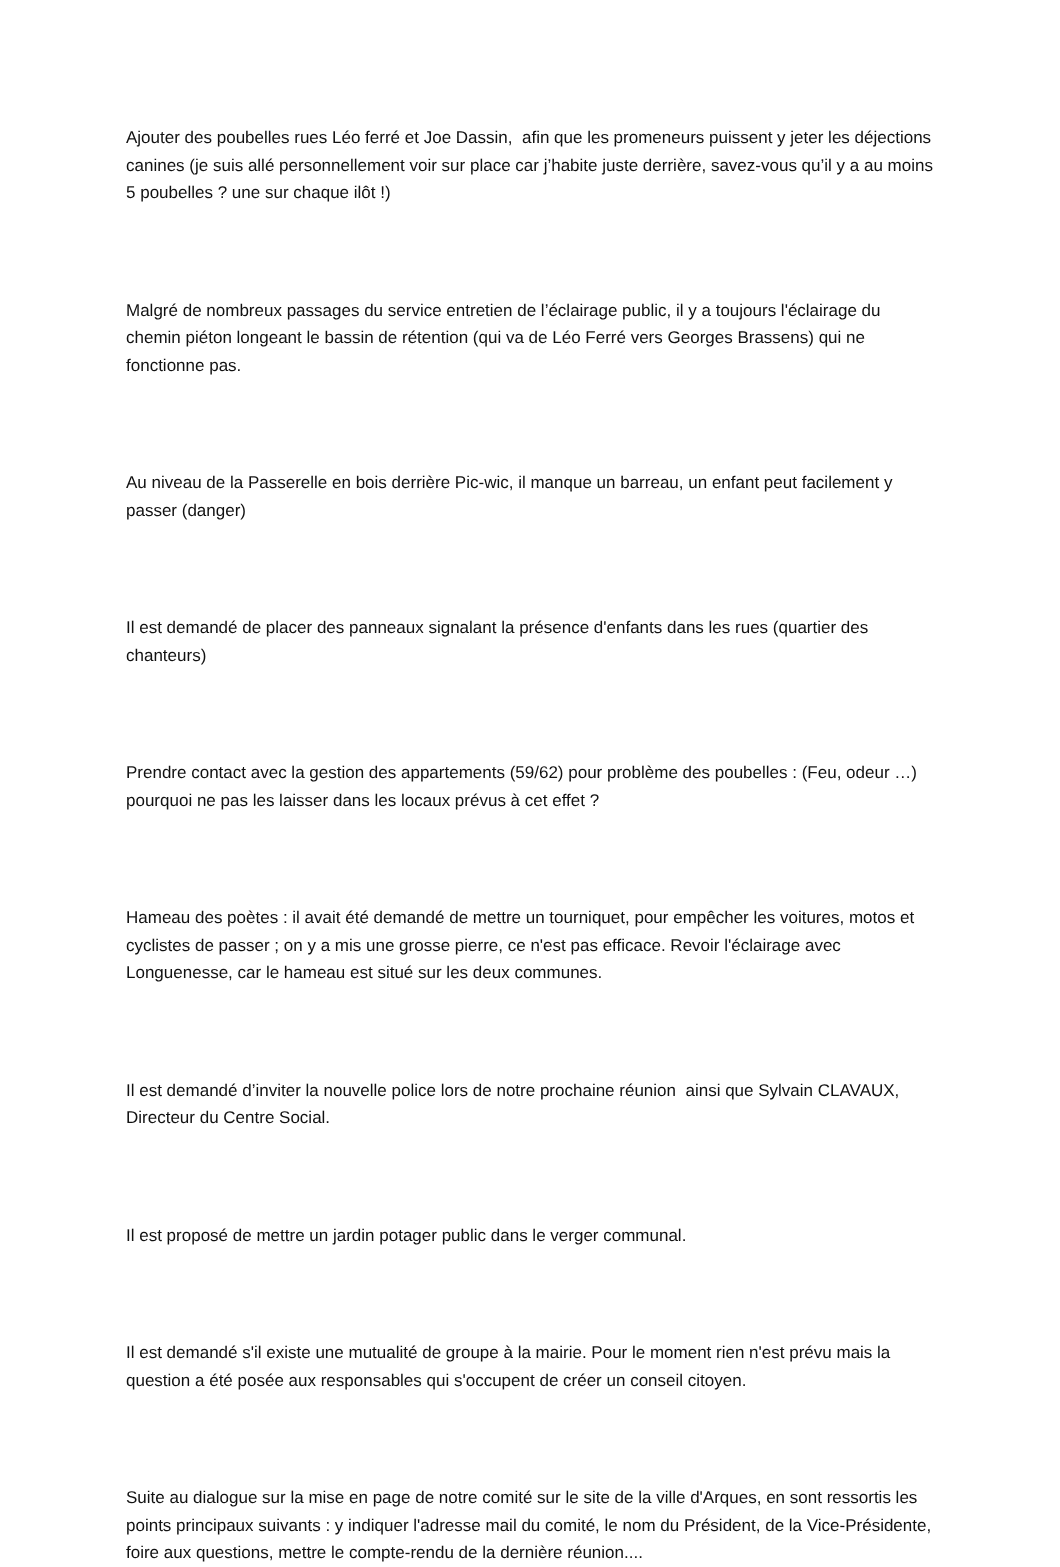Ajouter des poubelles rues Léo ferré et Joe Dassin, afin que les promeneurs puissent y jeter les déjections canines (je suis allé personnellement voir sur place car j’habite juste derrière, savez-vous qu’il y a au moins 5 poubelles ? une sur chaque ilôt !)
Malgré de nombreux passages du service entretien de l’éclairage public, il y a toujours l'éclairage du chemin piéton longeant le bassin de rétention (qui va de Léo Ferré vers Georges Brassens) qui ne fonctionne pas.
Au niveau de la Passerelle en bois derrière Pic-wic, il manque un barreau, un enfant peut facilement y passer (danger)
Il est demandé de placer des panneaux signalant la présence d'enfants dans les rues (quartier des chanteurs)
Prendre contact avec la gestion des appartements (59/62) pour problème des poubelles : (Feu, odeur …) pourquoi ne pas les laisser dans les locaux prévus à cet effet ?
Hameau des poètes : il avait été demandé de mettre un tourniquet, pour empêcher les voitures, motos et cyclistes de passer ; on y a mis une grosse pierre, ce n'est pas efficace. Revoir l'éclairage avec Longuenesse, car le hameau est situé sur les deux communes.
Il est demandé d’inviter la nouvelle police lors de notre prochaine réunion ainsi que Sylvain CLAVAUX, Directeur du Centre Social.
Il est proposé de mettre un jardin potager public dans le verger communal.
Il est demandé s'il existe une mutualité de groupe à la mairie. Pour le moment rien n'est prévu mais la question a été posée aux responsables qui s'occupent de créer un conseil citoyen.
Suite au dialogue sur la mise en page de notre comité sur le site de la ville d'Arques, en sont ressortis les points principaux suivants : y indiquer l'adresse mail du comité, le nom du Président, de la Vice-Présidente, foire aux questions, mettre le compte-rendu de la dernière réunion....